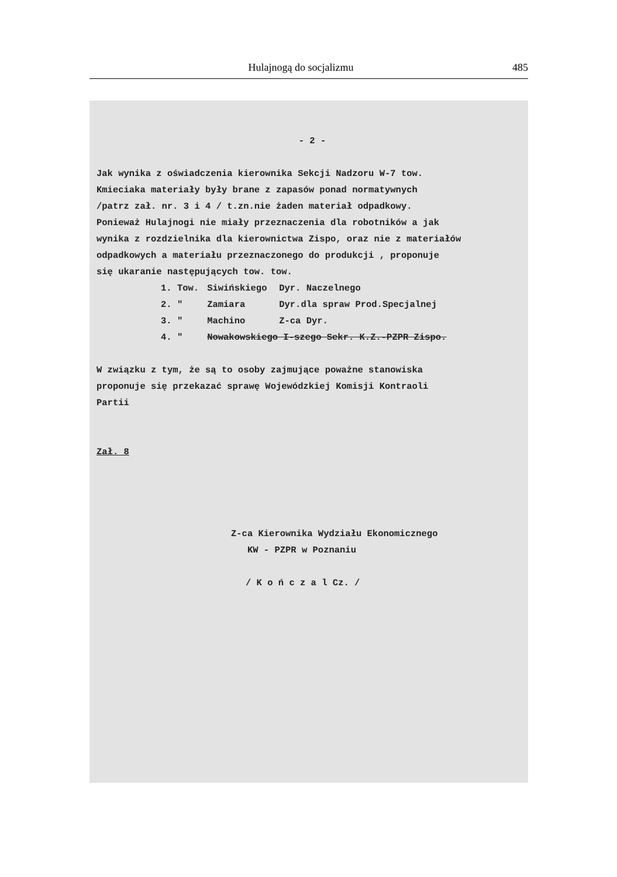Hulajnogą do socjalizmu 485
- 2 -
Jak wynika z oświadczenia kierownika Sekcji Nadzoru W-7 tow.
Kmieciaka materiały były brane z zapasów ponad normatywnych
/patrz zał. nr. 3 i 4 / t.zn.nie żaden materiał odpadkowy.
Ponieważ Hulajnogi nie miały przeznaczenia dla robotników a jak
wynika z rozdzielnika dla kierownictwa Zispo, oraz nie z materiałów
odpadkowych a materiału przeznaczonego do produkcji , proponuje
się ukaranie następujących tow. tow.
| 1. Tow. | Siwińskiego | Dyr. Naczelnego |
| 2. " | Zamiara | Dyr.dla spraw Prod.Specjalnej |
| 3. " | Machino | Z-ca Dyr. |
| 4. " | Nowakowskiego I-szego Sekr. K.Z.-PZPR Zispo. | |
W związku z tym, że są to osoby zajmujące poważne stanowiska
proponuje się przekazać sprawę Wojewódzkiej Komisji Kontraoli
Partii
Zał. 8
Z-ca Kierownika Wydziału Ekonomicznego
KW - PZPR w Poznaniu
/ K o ń c z a l Cz. /